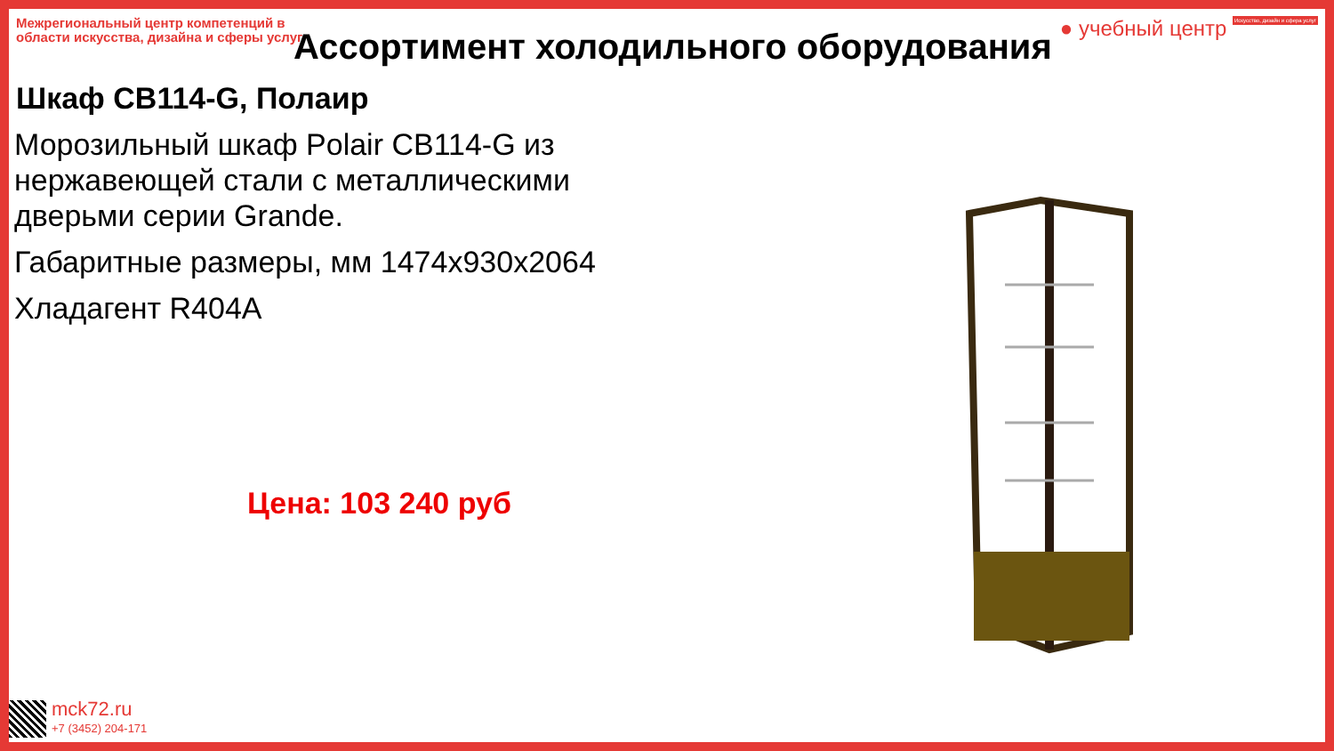Межрегиональный центр компетенций в области искусства, дизайна и сферы услуг
● учебный центр Искусство, дизайн и сфера услуг
Ассортимент холодильного оборудования
Шкаф CB114-G, Полаир
Морозильный шкаф Polair CB114-G из нержавеющей стали с металлическими дверьми серии Grande.
Габаритные размеры, мм 1474x930x2064
Хладагент R404A
Цена: 103 240 руб
mck72.ru
+7 (3452) 204-171